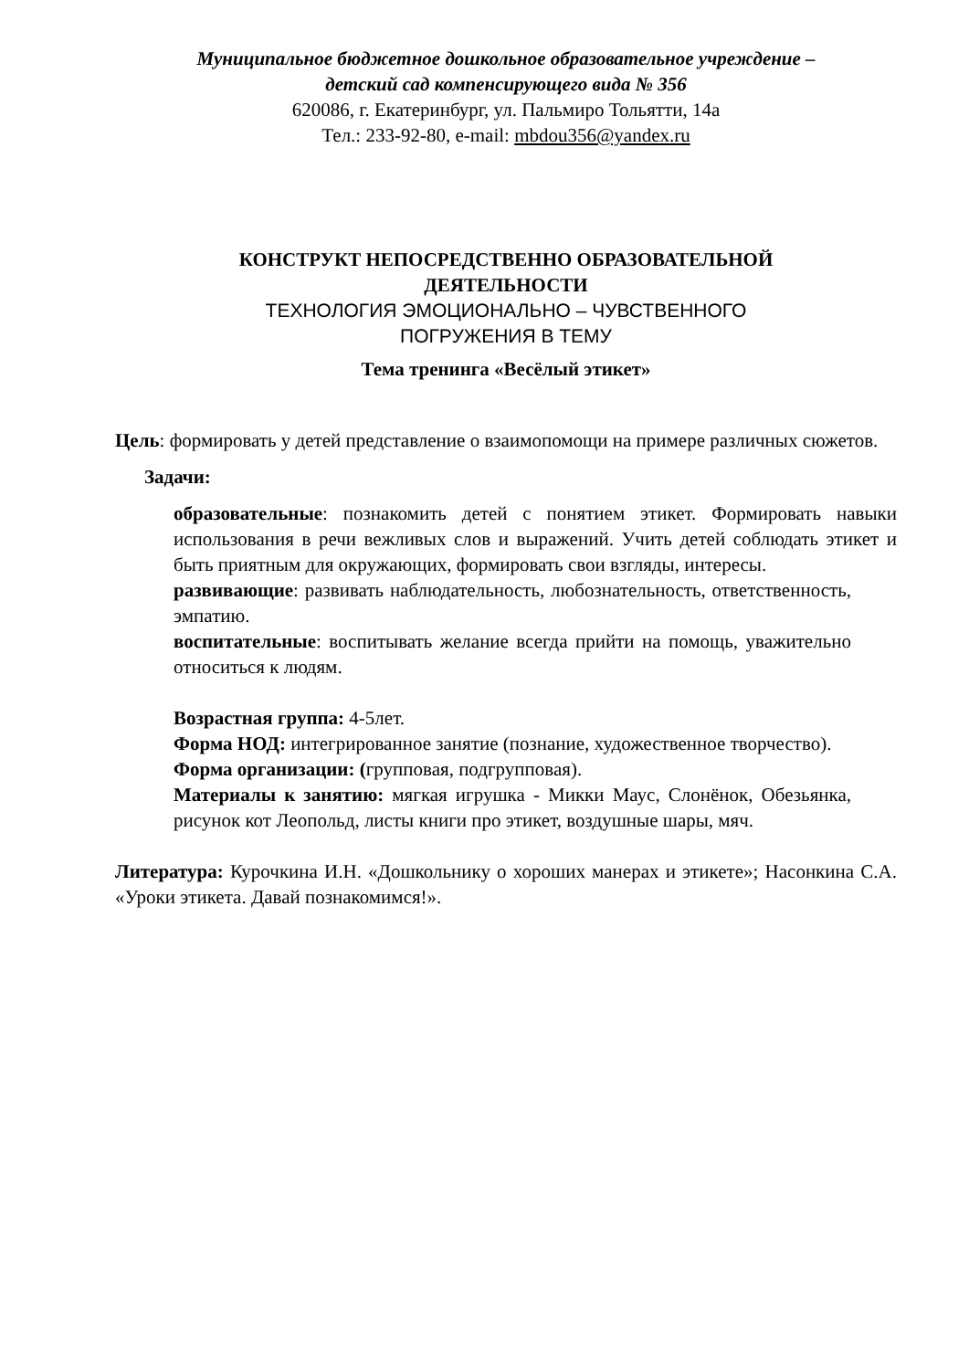Муниципальное бюджетное дошкольное образовательное учреждение –
детский сад компенсирующего вида № 356
620086, г. Екатеринбург, ул. Пальмиро Тольятти, 14а
Тел.: 233-92-80, e-mail: mbdou356@yandex.ru
КОНСТРУКТ НЕПОСРЕДСТВЕННО ОБРАЗОВАТЕЛЬНОЙ
ДЕЯТЕЛЬНОСТИ
ТЕХНОЛОГИЯ ЭМОЦИОНАЛЬНО – ЧУВСТВЕННОГО
ПОГРУЖЕНИЯ В ТЕМУ
Тема тренинга «Весёлый этикет»
Цель: формировать у детей представление о взаимопомощи на примере различных сюжетов.
Задачи:
образовательные: познакомить детей с понятием этикет. Формировать навыки использования в речи вежливых слов и выражений. Учить детей соблюдать этикет и быть приятным для окружающих, формировать свои взгляды, интересы.
развивающие: развивать наблюдательность, любознательность, ответственность, эмпатию.
воспитательные: воспитывать желание всегда прийти на помощь, уважительно относиться к людям.
Возрастная группа: 4-5лет.
Форма НОД: интегрированное занятие (познание, художественное творчество).
Форма организации: (групповая, подгрупповая).
Материалы к занятию: мягкая игрушка - Микки Маус, Слонёнок, Обезьянка, рисунок кот Леопольд, листы книги про этикет, воздушные шары, мяч.
Литература: Курочкина И.Н. «Дошкольнику о хороших манерах и этикете»; Насонкина С.А. «Уроки этикета. Давай познакомимся!».